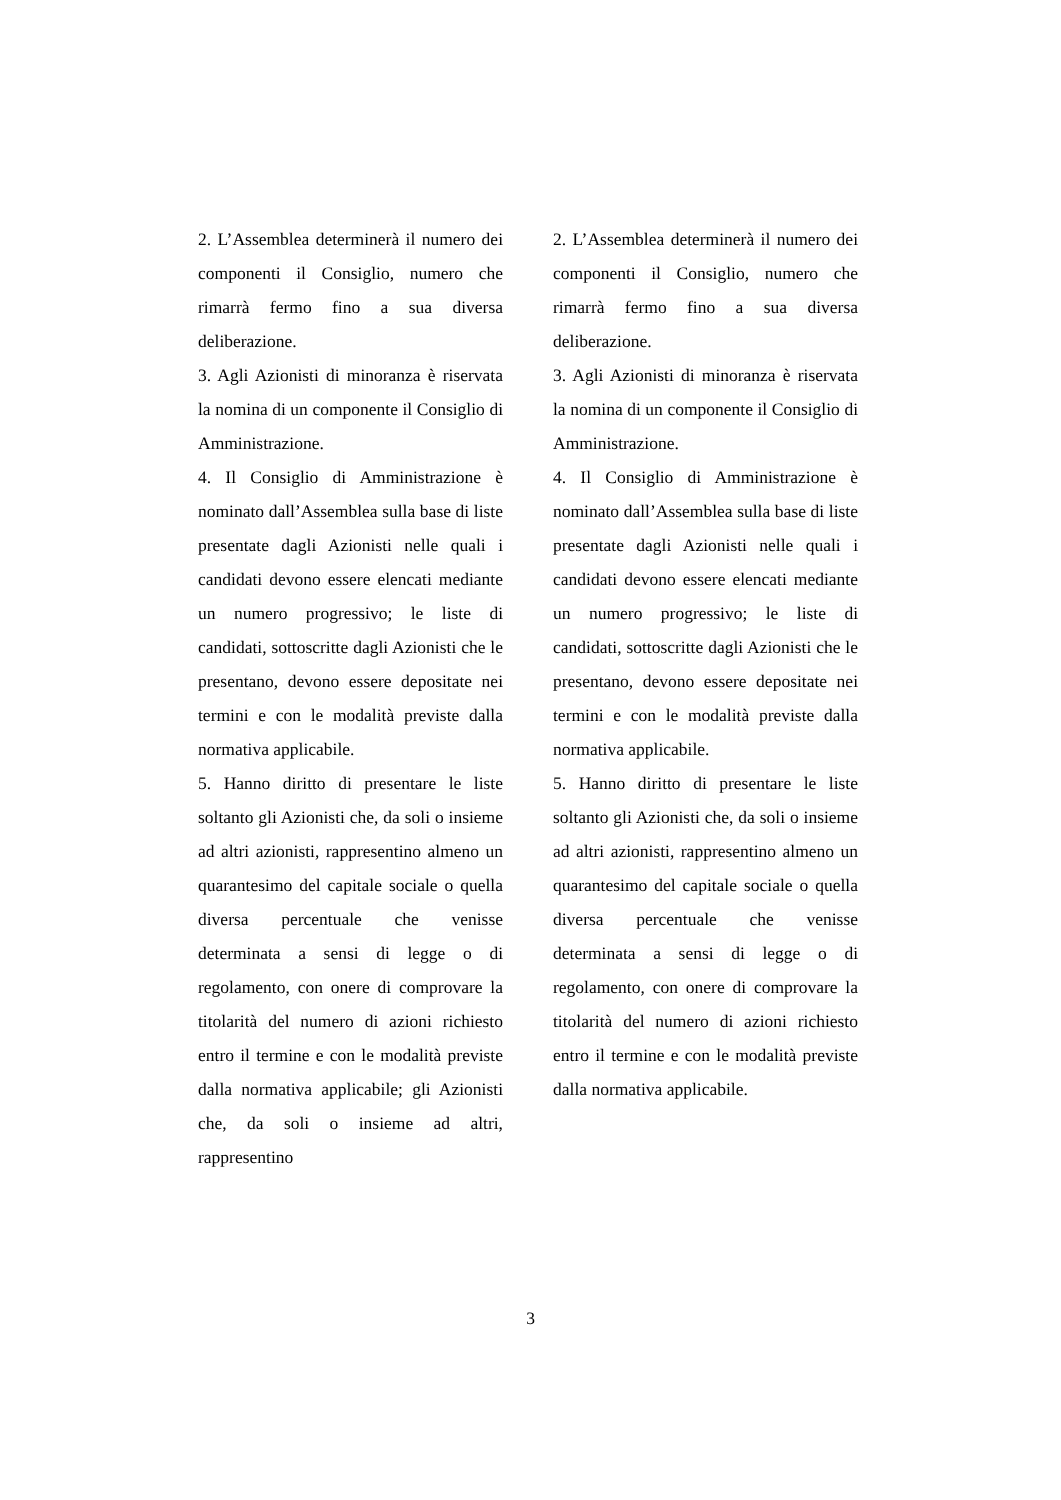| 2. L’Assemblea determinerà il numero dei componenti il Consiglio, numero che rimarrà fermo fino a sua diversa deliberazione. 3. Agli Azionisti di minoranza è riservata la nomina di un componente il Consiglio di Amministrazione. 4. Il Consiglio di Amministrazione è nominato dall’Assemblea sulla base di liste presentate dagli Azionisti nelle quali i candidati devono essere elencati mediante un numero progressivo; le liste di candidati, sottoscritte dagli Azionisti che le presentano, devono essere depositate nei termini e con le modalità previste dalla normativa applicabile. 5. Hanno diritto di presentare le liste soltanto gli Azionisti che, da soli o insieme ad altri azionisti, rappresentino almeno un quarantesimo del capitale sociale o quella diversa percentuale che venisse determinata a sensi di legge o di regolamento, con onere di comprovare la titolarità del numero di azioni richiesto entro il termine e con le modalità previste dalla normativa applicabile; gli Azionisti che, da soli o insieme ad altri, rappresentino | | 2. L’Assemblea determinerà il numero dei componenti il Consiglio, numero che rimarrà fermo fino a sua diversa deliberazione. 3. Agli Azionisti di minoranza è riservata la nomina di un componente il Consiglio di Amministrazione. 4. Il Consiglio di Amministrazione è nominato dall’Assemblea sulla base di liste presentate dagli Azionisti nelle quali i candidati devono essere elencati mediante un numero progressivo; le liste di candidati, sottoscritte dagli Azionisti che le presentano, devono essere depositate nei termini e con le modalità previste dalla normativa applicabile. 5. Hanno diritto di presentare le liste soltanto gli Azionisti che, da soli o insieme ad altri azionisti, rappresentino almeno un quarantesimo del capitale sociale o quella diversa percentuale che venisse determinata a sensi di legge o di regolamento, con onere di comprovare la titolarità del numero di azioni richiesto entro il termine e con le modalità previste dalla normativa applicabile. |
3